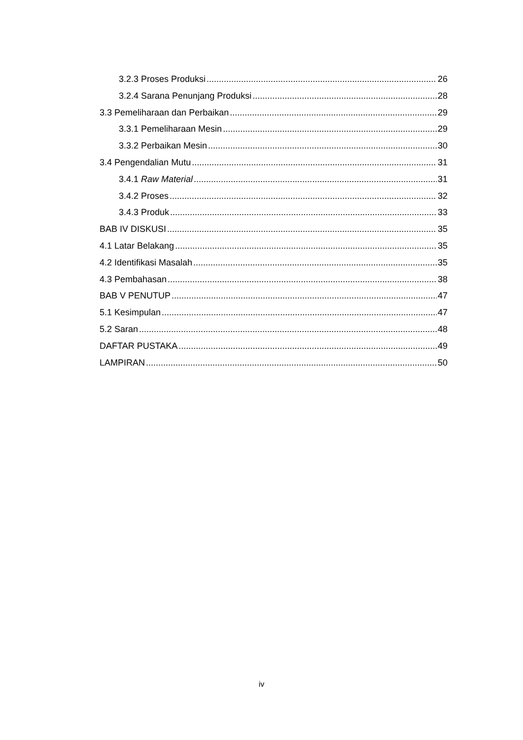3.2.3 Proses Produksi 26
3.2.4 Sarana Penunjang Produksi 28
3.3 Pemeliharaan dan Perbaikan 29
3.3.1 Pemeliharaan Mesin 29
3.3.2 Perbaikan Mesin 30
3.4 Pengendalian Mutu 31
3.4.1 Raw Material 31
3.4.2 Proses 32
3.4.3 Produk 33
BAB IV DISKUSI 35
4.1 Latar Belakang 35
4.2 Identifikasi Masalah 35
4.3 Pembahasan 38
BAB V PENUTUP 47
5.1 Kesimpulan 47
5.2 Saran 48
DAFTAR PUSTAKA 49
LAMPIRAN 50
iv